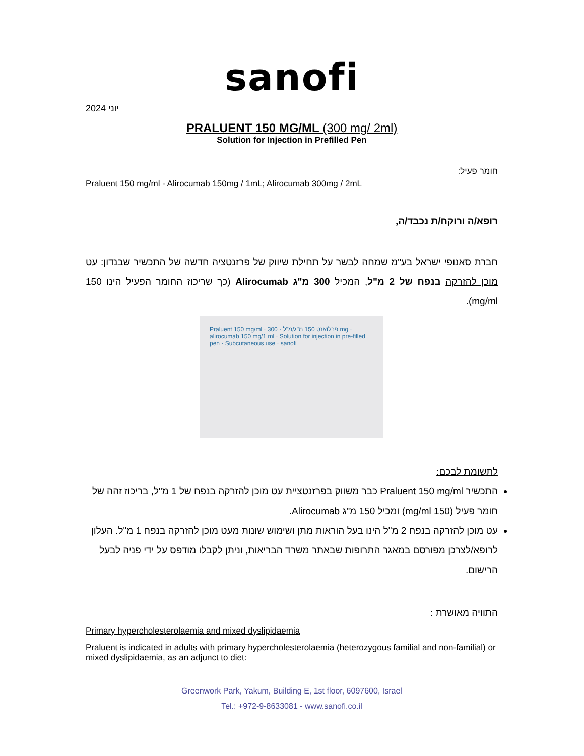sanofi
יוני 2024
PRALUENT 150 MG/ML (300 mg/ 2ml)
Solution for Injection in Prefilled Pen
חומר פעיל:
Praluent 150 mg/ml - Alirocumab 150mg / 1mL; Alirocumab 300mg / 2mL
רופא/ה ורוקח/ת נכבד/ה,
חברת סאנופי ישראל בע"מ שמחה לבשר על תחילת שיווק של פרזנטציה חדשה של התכשיר שבנדון: עט מוכן להזרקה בנפח של 2 מ"ל, המכיל 300 מ"ג Alirocumab (כך שריכוז החומר הפעיל הינו 150 mg/ml).
Praluent 150 mg/ml · פרלואנט 150 מ"ג/מ"ל · 300 mg · alirocumab 150 mg/1 ml · Solution for injection in pre-filled pen · Subcutaneous use · sanofi
לתשומת לבכם:
התכשיר Praluent 150 mg/ml כבר משווק בפרזנטציית עט מוכן להזרקה בנפח של 1 מ"ל, בריכוז זהה של חומר פעיל (150 mg/ml) ומכיל 150 מ"ג Alirocumab.
עט מוכן להזרקה בנפח 2 מ"ל הינו בעל הוראות מתן ושימוש שונות מעט מוכן להזרקה בנפח 1 מ"ל. העלון לרופא/לצרכן מפורסם במאגר התרופות שבאתר משרד הבריאות, וניתן לקבלו מודפס על ידי פניה לבעל הרישום.
התוויה מאושרת :
Primary hypercholesterolaemia and mixed dyslipidaemia
Praluent is indicated in adults with primary hypercholesterolaemia (heterozygous familial and non-familial) or mixed dyslipidaemia, as an adjunct to diet:
Greenwork Park, Yakum, Building E, 1st floor, 6097600, Israel
Tel.: +972-9-8633081 - www.sanofi.co.il